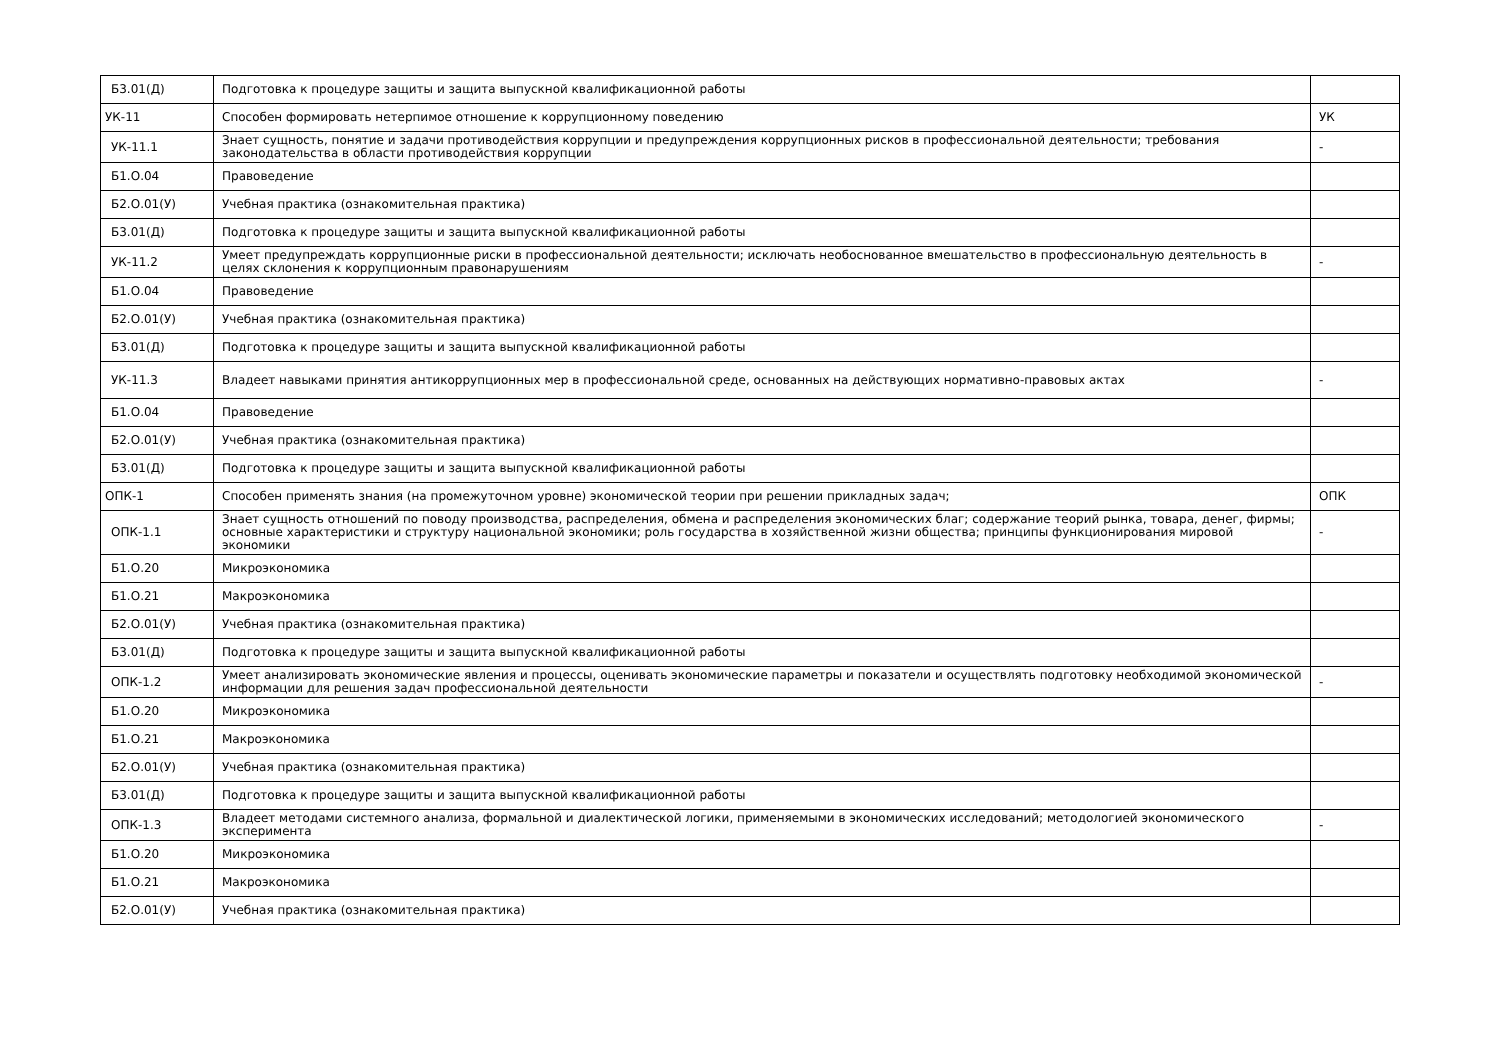| Б3.01(Д) | Подготовка к процедуре защиты и защита выпускной квалификационной работы | |
| УК-11 | Способен формировать нетерпимое отношение к коррупционному поведению | УК |
| УК-11.1 | Знает сущность, понятие и задачи противодействия коррупции и предупреждения коррупционных рисков в профессиональной деятельности; требования законодательства в области противодействия коррупции | - |
| Б1.О.04 | Правоведение | |
| Б2.О.01(У) | Учебная практика (ознакомительная практика) | |
| Б3.01(Д) | Подготовка к процедуре защиты и защита выпускной квалификационной работы | |
| УК-11.2 | Умеет предупреждать коррупционные риски в профессиональной деятельности; исключать необоснованное вмешательство в профессиональную деятельность в целях склонения к коррупционным правонарушениям | - |
| Б1.О.04 | Правоведение | |
| Б2.О.01(У) | Учебная практика (ознакомительная практика) | |
| Б3.01(Д) | Подготовка к процедуре защиты и защита выпускной квалификационной работы | |
| УК-11.3 | Владеет навыками принятия антикоррупционных мер в профессиональной среде, основанных на действующих нормативно-правовых актах | - |
| Б1.О.04 | Правоведение | |
| Б2.О.01(У) | Учебная практика (ознакомительная практика) | |
| Б3.01(Д) | Подготовка к процедуре защиты и защита выпускной квалификационной работы | |
| ОПК-1 | Способен применять знания (на промежуточном уровне) экономической теории при решении прикладных задач; | ОПК |
| ОПК-1.1 | Знает сущность отношений по поводу производства, распределения, обмена и распределения экономических благ; содержание теорий рынка, товара, денег, фирмы; основные характеристики и структуру национальной экономики; роль государства в хозяйственной жизни общества; принципы функционирования мировой экономики | - |
| Б1.О.20 | Микроэкономика | |
| Б1.О.21 | Макроэкономика | |
| Б2.О.01(У) | Учебная практика (ознакомительная практика) | |
| Б3.01(Д) | Подготовка к процедуре защиты и защита выпускной квалификационной работы | |
| ОПК-1.2 | Умеет анализировать экономические явления и процессы, оценивать экономические параметры и показатели и осуществлять подготовку необходимой экономической информации для решения задач профессиональной деятельности | - |
| Б1.О.20 | Микроэкономика | |
| Б1.О.21 | Макроэкономика | |
| Б2.О.01(У) | Учебная практика (ознакомительная практика) | |
| Б3.01(Д) | Подготовка к процедуре защиты и защита выпускной квалификационной работы | |
| ОПК-1.3 | Владеет методами системного анализа, формальной и диалектической логики, применяемыми в экономических исследований; методологией экономического эксперимента | - |
| Б1.О.20 | Микроэкономика | |
| Б1.О.21 | Макроэкономика | |
| Б2.О.01(У) | Учебная практика (ознакомительная практика) | |